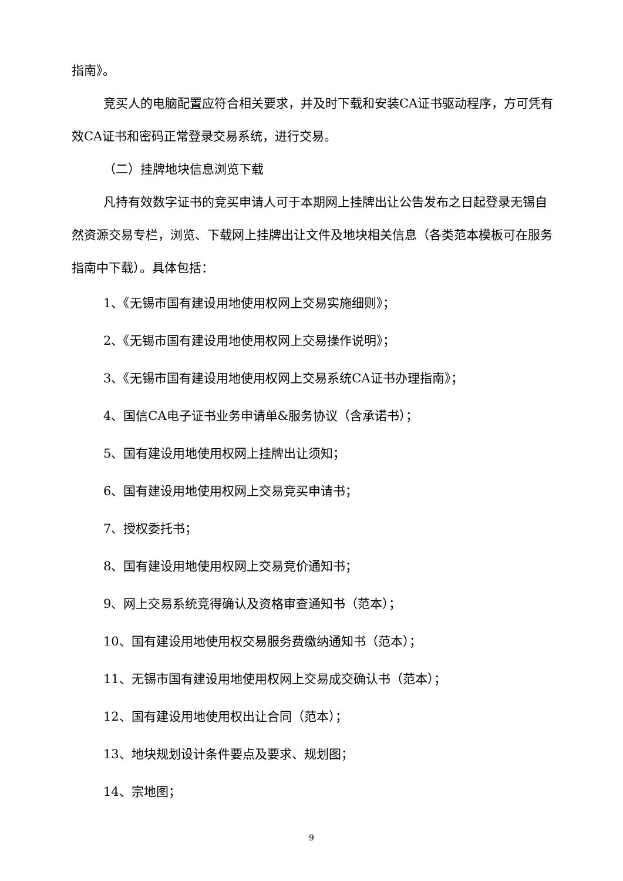指南》。
竞买人的电脑配置应符合相关要求，并及时下载和安装CA证书驱动程序，方可凭有效CA证书和密码正常登录交易系统，进行交易。
（二）挂牌地块信息浏览下载
凡持有效数字证书的竞买申请人可于本期网上挂牌出让公告发布之日起登录无锡自然资源交易专栏，浏览、下载网上挂牌出让文件及地块相关信息（各类范本模板可在服务指南中下载）。具体包括：
1、《无锡市国有建设用地使用权网上交易实施细则》；
2、《无锡市国有建设用地使用权网上交易操作说明》；
3、《无锡市国有建设用地使用权网上交易系统CA证书办理指南》；
4、国信CA电子证书业务申请单&服务协议（含承诺书）；
5、国有建设用地使用权网上挂牌出让须知；
6、国有建设用地使用权网上交易竞买申请书；
7、授权委托书；
8、国有建设用地使用权网上交易竞价通知书；
9、网上交易系统竞得确认及资格审查通知书（范本）；
10、国有建设用地使用权交易服务费缴纳通知书（范本）；
11、无锡市国有建设用地使用权网上交易成交确认书（范本）；
12、国有建设用地使用权出让合同（范本）；
13、地块规划设计条件要点及要求、规划图；
14、宗地图；
9